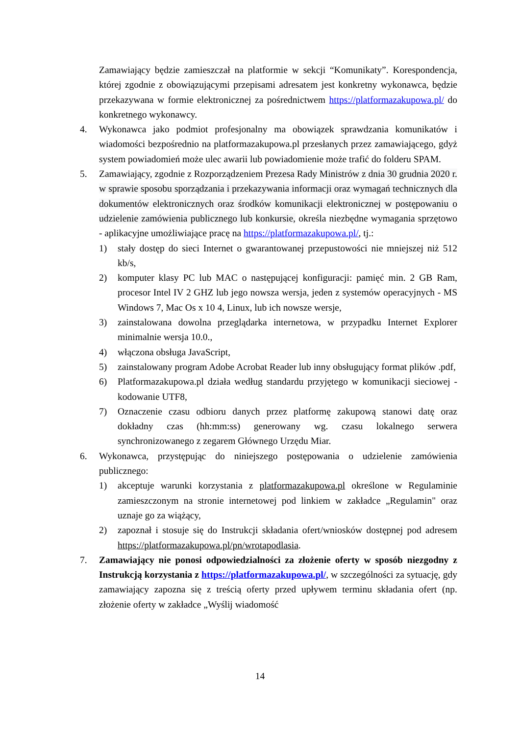Zamawiający będzie zamieszczał na platformie w sekcji “Komunikaty”. Korespondencja, której zgodnie z obowiązującymi przepisami adresatem jest konkretny wykonawca, będzie przekazywana w formie elektronicznej za pośrednictwem https://platformazakupowa.pl/ do konkretnego wykonawcy.
4. Wykonawca jako podmiot profesjonalny ma obowiązek sprawdzania komunikatów i wiadomości bezpośrednio na platformazakupowa.pl przesłanych przez zamawiającego, gdyż system powiadomień może ulec awarii lub powiadomienie może trafić do folderu SPAM.
5. Zamawiający, zgodnie z Rozporządzeniem Prezesa Rady Ministrów z dnia 30 grudnia 2020 r. w sprawie sposobu sporządzania i przekazywania informacji oraz wymagań technicznych dla dokumentów elektronicznych oraz środków komunikacji elektronicznej w postępowaniu o udzielenie zamówienia publicznego lub konkursie, określa niezbędne wymagania sprzętowo - aplikacyjne umożliwiające pracę na https://platformazakupowa.pl/, tj.:
1) stały dostęp do sieci Internet o gwarantowanej przepustowości nie mniejszej niż 512 kb/s,
2) komputer klasy PC lub MAC o następującej konfiguracji: pamięć min. 2 GB Ram, procesor Intel IV 2 GHZ lub jego nowsza wersja, jeden z systemów operacyjnych - MS Windows 7, Mac Os x 10 4, Linux, lub ich nowsze wersje,
3) zainstalowana dowolna przeglądarka internetowa, w przypadku Internet Explorer minimalnie wersja 10.0.,
4) włączona obsługa JavaScript,
5) zainstalowany program Adobe Acrobat Reader lub inny obsługujący format plików .pdf,
6) Platformazakupowa.pl działa według standardu przyjętego w komunikacji sieciowej - kodowanie UTF8,
7) Oznaczenie czasu odbioru danych przez platformę zakupową stanowi datę oraz dokładny czas (hh:mm:ss) generowany wg. czasu lokalnego serwera synchronizowanego z zegarem Głównego Urzędu Miar.
6. Wykonawca, przystępując do niniejszego postępowania o udzielenie zamówienia publicznego:
1) akceptuje warunki korzystania z platformazakupowa.pl określone w Regulaminie zamieszczonym na stronie internetowej pod linkiem w zakładce „Regulamin" oraz uznaje go za wiążący,
2) zapoznał i stosuje się do Instrukcji składania ofert/wniosków dostępnej pod adresem https://platformazakupowa.pl/pn/wrotapodlasia.
7. Zamawiający nie ponosi odpowiedzialności za złożenie oferty w sposób niezgodny z Instrukcją korzystania z https://platformazakupowa.pl/, w szczególności za sytuację, gdy zamawiający zapozna się z treścią oferty przed upływem terminu składania ofert (np. złożenie oferty w zakładce „Wyślij wiadomość
14